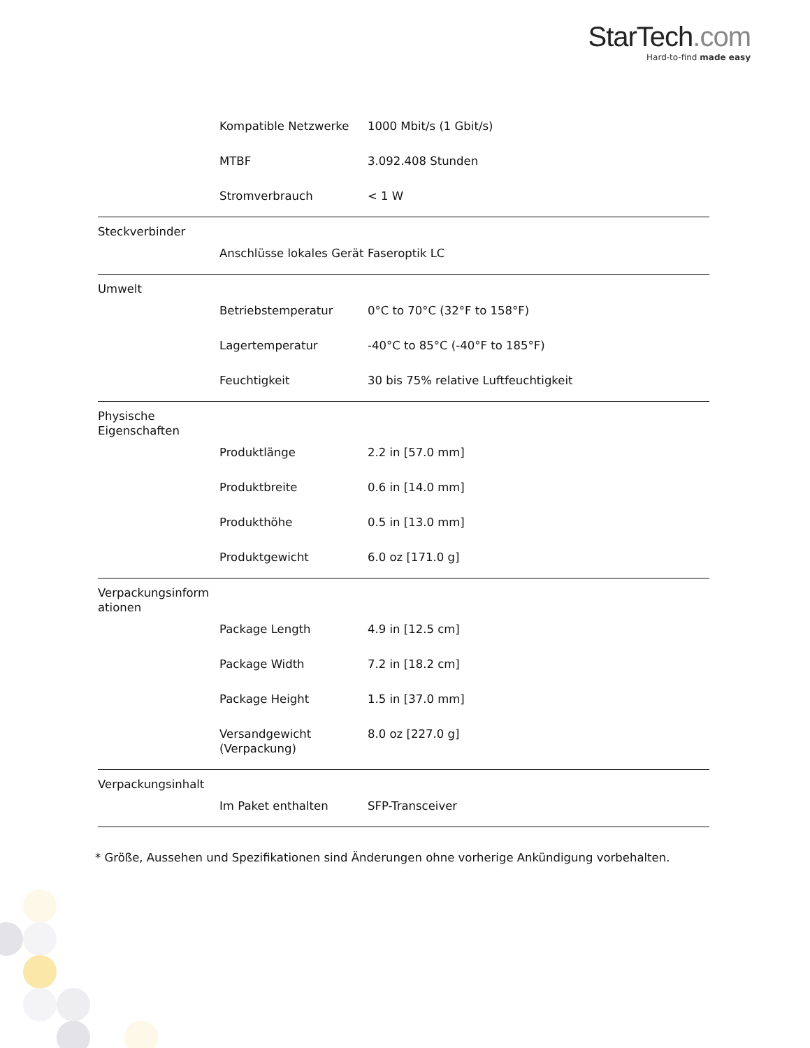StarTech.com
Hard-to-find made easy
| | Kompatible Netzwerke | 1000 Mbit/s (1 Gbit/s) |
| | MTBF | 3.092.408 Stunden |
| | Stromverbrauch | < 1 W |
| Steckverbinder | | |
| | Anschlüsse lokales Gerät | Faseroptik LC |
| Umwelt | | |
| | Betriebstemperatur | 0°C to 70°C (32°F to 158°F) |
| | Lagertemperatur | -40°C to 85°C (-40°F to 185°F) |
| | Feuchtigkeit | 30 bis 75% relative Luftfeuchtigkeit |
| Physische Eigenschaften | | |
| | Produktlänge | 2.2 in [57.0 mm] |
| | Produktbreite | 0.6 in [14.0 mm] |
| | Produkthöhe | 0.5 in [13.0 mm] |
| | Produktgewicht | 6.0 oz [171.0 g] |
| Verpackungsinform ationen | | |
| | Package Length | 4.9 in [12.5 cm] |
| | Package Width | 7.2 in [18.2 cm] |
| | Package Height | 1.5 in [37.0 mm] |
| | Versandgewicht (Verpackung) | 8.0 oz [227.0 g] |
| Verpackungsinhalt | | |
| | Im Paket enthalten | SFP-Transceiver |
* Größe, Aussehen und Spezifikationen sind Änderungen ohne vorherige Ankündigung vorbehalten.